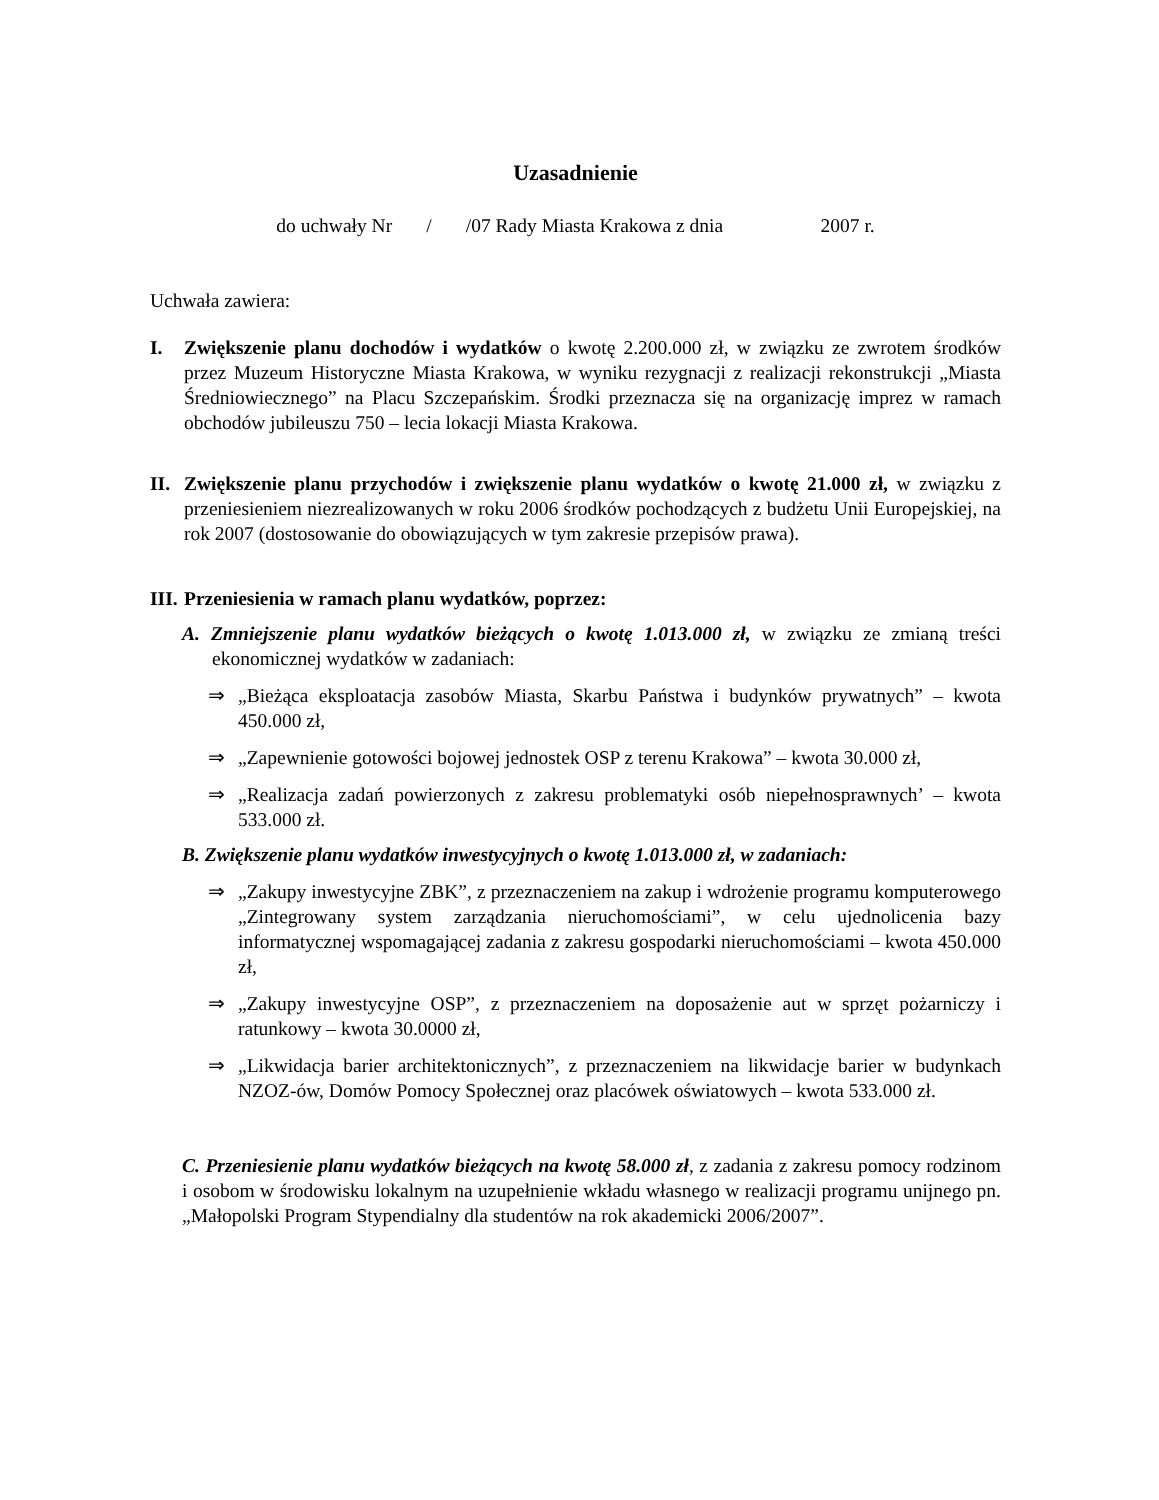Uzasadnienie
do uchwały Nr / /07 Rady Miasta Krakowa z dnia 2007 r.
Uchwała zawiera:
I. Zwiększenie planu dochodów i wydatków o kwotę 2.200.000 zł, w związku ze zwrotem środków przez Muzeum Historyczne Miasta Krakowa, w wyniku rezygnacji z realizacji rekonstrukcji „Miasta Średniowiecznego” na Placu Szczepańskim. Środki przeznacza się na organizację imprez w ramach obchodów jubileuszu 750 – lecia lokacji Miasta Krakowa.
II.
Zwiększenie planu przychodów i zwiększenie planu wydatków o kwotę 21.000 zł, w związku z przeniesieniem niezrealizowanych w roku 2006 środków pochodzących z budżetu Unii Europejskiej, na rok 2007 (dostosowanie do obowiązujących w tym zakresie przepisów prawa).
III.
Przeniesienia w ramach planu wydatków, poprzez:
A. Zmniejszenie planu wydatków bieżących o kwotę 1.013.000 zł, w związku ze zmianą treści ekonomicznej wydatków w zadaniach:
⇒ „Bieżąca eksploatacja zasobów Miasta, Skarbu Państwa i budynków prywatnych” – kwota 450.000 zł,
⇒ „Zapewnienie gotowości bojowej jednostek OSP z terenu Krakowa” – kwota 30.000 zł,
⇒ „Realizacja zadań powierzonych z zakresu problematyki osób niepełnosprawnych’ – kwota 533.000 zł.
B. Zwiększenie planu wydatków inwestycyjnych o kwotę 1.013.000 zł, w zadaniach:
⇒ „Zakupy inwestycyjne ZBK”, z przeznaczeniem na zakup i wdrożenie programu komputerowego „Zintegrowany system zarządzania nieruchomościami”, w celu ujednolicenia bazy informatycznej wspomagającej zadania z zakresu gospodarki nieruchomościami – kwota 450.000 zł,
⇒ „Zakupy inwestycyjne OSP”, z przeznaczeniem na doposażenie aut w sprzęt pożarniczy i ratunkowy – kwota 30.0000 zł,
⇒ „Likwidacja barier architektonicznych”, z przeznaczeniem na likwidacje barier w budynkach NZOZ-ów, Domów Pomocy Społecznej oraz placówek oświatowych – kwota 533.000 zł.
C. Przeniesienie planu wydatków bieżących na kwotę 58.000 zł, z zadania z zakresu pomocy rodzinom i osobom w środowisku lokalnym na uzupełnienie wkładu własnego w realizacji programu unijnego pn. „Małopolski Program Stypendialny dla studentów na rok akademicki 2006/2007”.